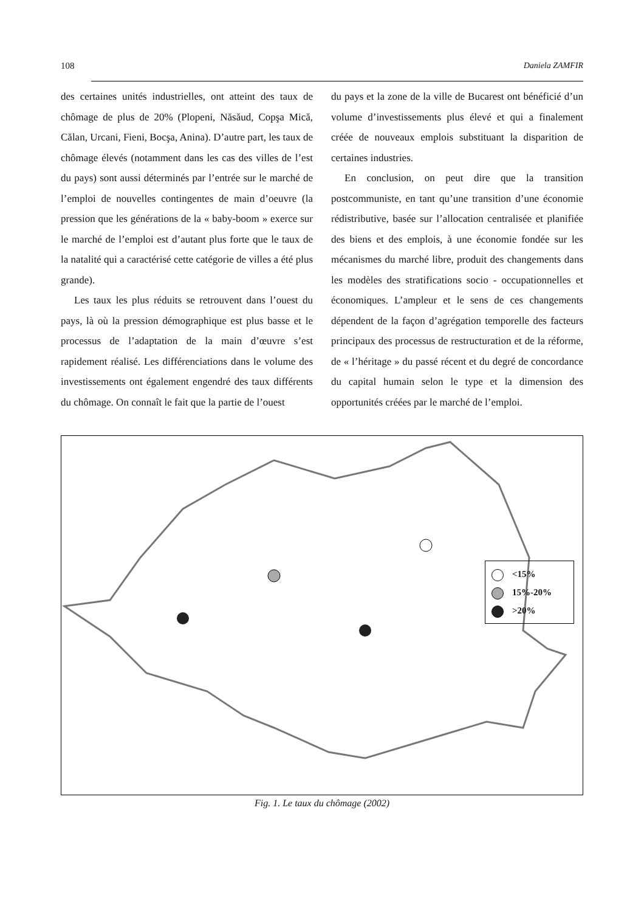108 Daniela ZAMFIR
des certaines unités industrielles, ont atteint des taux de chômage de plus de 20% (Plopeni, Năsăud, Copşa Mică, Călan, Urcani, Fieni, Bocşa, Anina). D’autre part, les taux de chômage élevés (notamment dans les cas des villes de l’est du pays) sont aussi déterminés par l’entrée sur le marché de l’emploi de nouvelles contingentes de main d’oeuvre (la pression que les générations de la « baby-boom » exerce sur le marché de l’emploi est d’autant plus forte que le taux de la natalité qui a caractérisé cette catégorie de villes a été plus grande).
Les taux les plus réduits se retrouvent dans l’ouest du pays, là où la pression démographique est plus basse et le processus de l’adaptation de la main d’œuvre s’est rapidement réalisé. Les différenciations dans le volume des investissements ont également engendré des taux différents du chômage. On connaît le fait que la partie de l’ouest
du pays et la zone de la ville de Bucarest ont bénéficié d’un volume d’investissements plus élevé et qui a finalement créée de nouveaux emplois substituant la disparition de certaines industries.
En conclusion, on peut dire que la transition postcommuniste, en tant qu’une transition d’une économie rédistributive, basée sur l’allocation centralisée et planifiée des biens et des emplois, à une économie fondée sur les mécanismes du marché libre, produit des changements dans les modèles des stratifications socio - occupationnelles et économiques. L’ampleur et le sens de ces changements dépendent de la façon d’agrégation temporelle des facteurs principaux des processus de restructuration et de la réforme, de « l’héritage » du passé récent et du degré de concordance du capital humain selon le type et la dimension des opportunités créées par le marché de l’emploi.
<15%
15%-20%
>20%
Fig. 1. Le taux du chômage (2002)